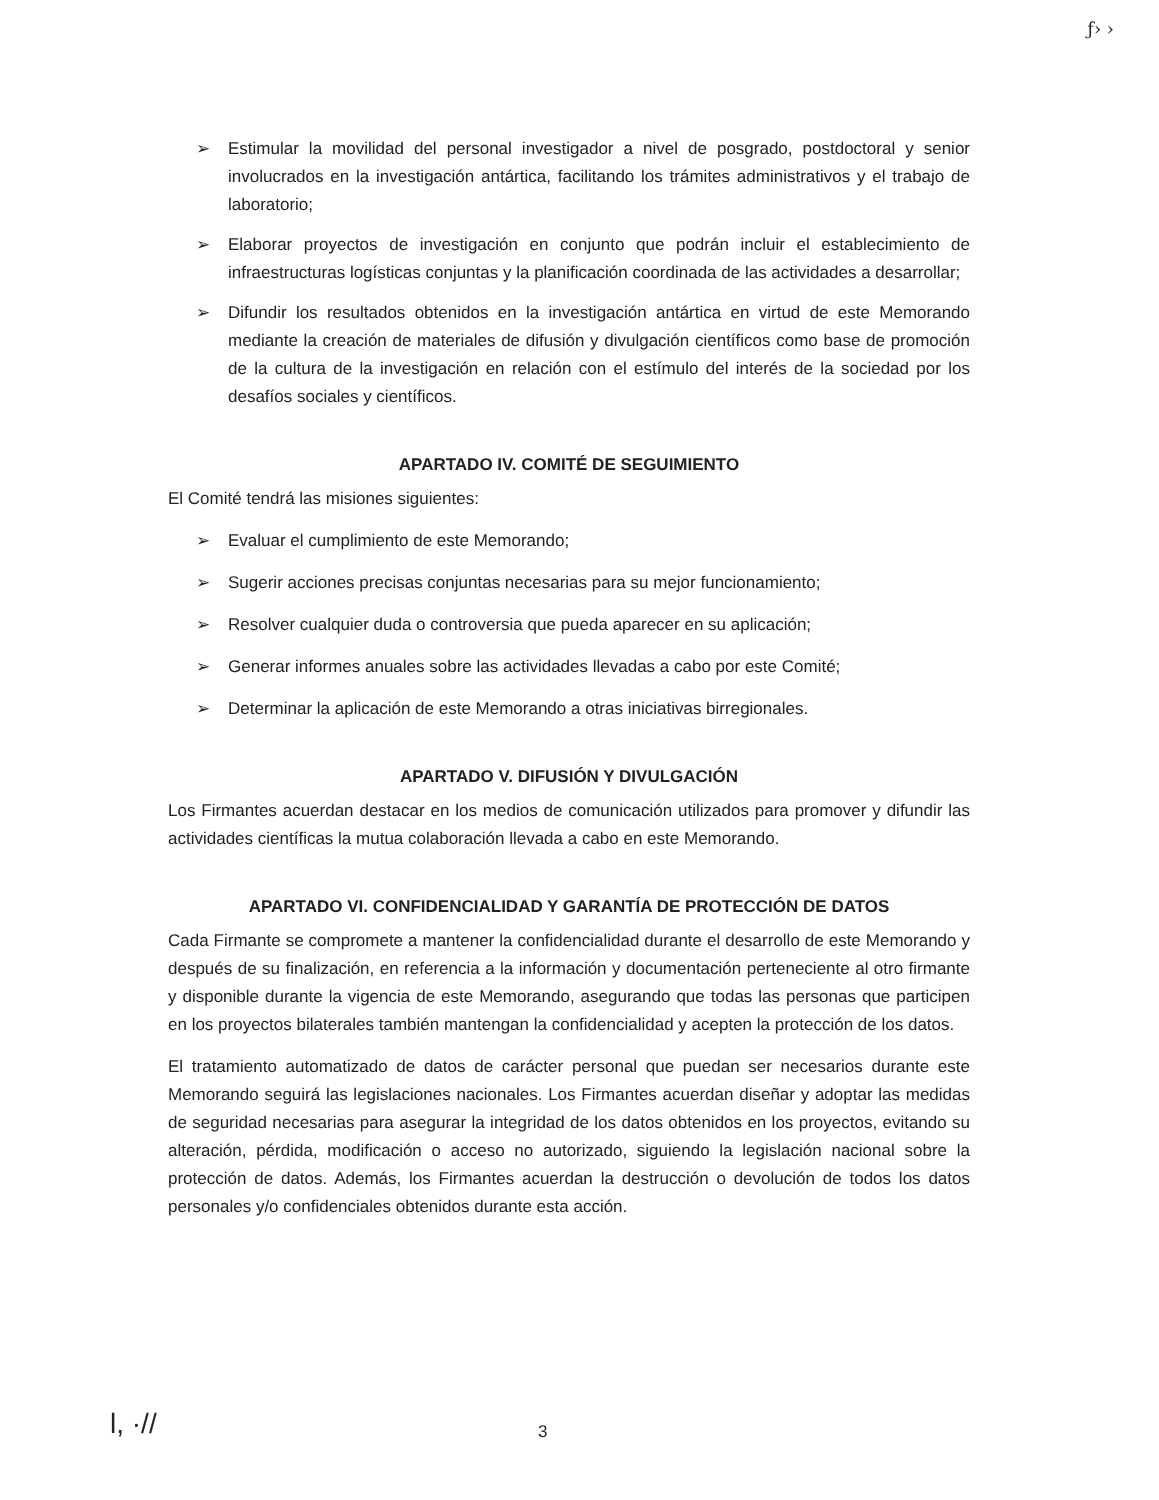ƒ› ›
➢ Estimular la movilidad del personal investigador a nivel de posgrado, postdoctoral y senior involucrados en la investigación antártica, facilitando los trámites administrativos y el trabajo de laboratorio;
➢ Elaborar proyectos de investigación en conjunto que podrán incluir el establecimiento de infraestructuras logísticas conjuntas y la planificación coordinada de las actividades a desarrollar;
➢ Difundir los resultados obtenidos en la investigación antártica en virtud de este Memorando mediante la creación de materiales de difusión y divulgación científicos como base de promoción de la cultura de la investigación en relación con el estímulo del interés de la sociedad por los desafíos sociales y científicos.
APARTADO IV. COMITÉ DE SEGUIMIENTO
El Comité tendrá las misiones siguientes:
➢ Evaluar el cumplimiento de este Memorando;
➢ Sugerir acciones precisas conjuntas necesarias para su mejor funcionamiento;
➢ Resolver cualquier duda o controversia que pueda aparecer en su aplicación;
➢ Generar informes anuales sobre las actividades llevadas a cabo por este Comité;
➢ Determinar la aplicación de este Memorando a otras iniciativas birregionales.
APARTADO V. DIFUSIÓN Y DIVULGACIÓN
Los Firmantes acuerdan destacar en los medios de comunicación utilizados para promover y difundir las actividades científicas la mutua colaboración llevada a cabo en este Memorando.
APARTADO VI. CONFIDENCIALIDAD Y GARANTÍA DE PROTECCIÓN DE DATOS
Cada Firmante se compromete a mantener la confidencialidad durante el desarrollo de este Memorando y después de su finalización, en referencia a la información y documentación perteneciente al otro firmante y disponible durante la vigencia de este Memorando, asegurando que todas las personas que participen en los proyectos bilaterales también mantengan la confidencialidad y acepten la protección de los datos.
El tratamiento automatizado de datos de carácter personal que puedan ser necesarios durante este Memorando seguirá las legislaciones nacionales. Los Firmantes acuerdan diseñar y adoptar las medidas de seguridad necesarias para asegurar la integridad de los datos obtenidos en los proyectos, evitando su alteración, pérdida, modificación o acceso no autorizado, siguiendo la legislación nacional sobre la protección de datos. Además, los Firmantes acuerdan la destrucción o devolución de todos los datos personales y/o confidenciales obtenidos durante esta acción.
l, ·// 3